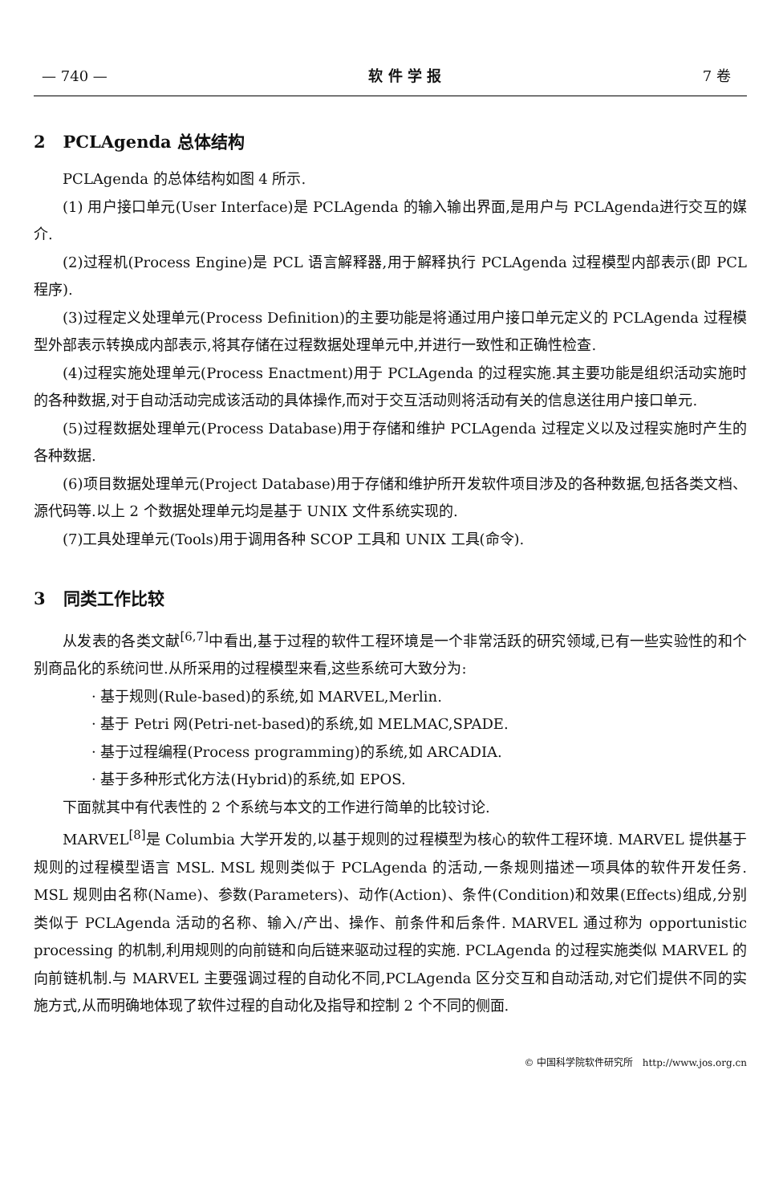— 740 — 软 件 学 报 7 卷
2 PCLAgenda 总体结构
PCLAgenda 的总体结构如图 4 所示.
(1) 用户接口单元(User Interface)是 PCLAgenda 的输入输出界面,是用户与 PCLAgenda进行交互的媒介.
(2)过程机(Process Engine)是 PCL 语言解释器,用于解释执行 PCLAgenda 过程模型内部表示(即 PCL 程序).
(3)过程定义处理单元(Process Definition)的主要功能是将通过用户接口单元定义的 PCLAgenda 过程模型外部表示转换成内部表示,将其存储在过程数据处理单元中,并进行一致性和正确性检查.
(4)过程实施处理单元(Process Enactment)用于 PCLAgenda 的过程实施.其主要功能是组织活动实施时的各种数据,对于自动活动完成该活动的具体操作,而对于交互活动则将活动有关的信息送往用户接口单元.
(5)过程数据处理单元(Process Database)用于存储和维护 PCLAgenda 过程定义以及过程实施时产生的各种数据.
(6)项目数据处理单元(Project Database)用于存储和维护所开发软件项目涉及的各种数据,包括各类文档、源代码等.以上 2 个数据处理单元均是基于 UNIX 文件系统实现的.
(7)工具处理单元(Tools)用于调用各种 SCOP 工具和 UNIX 工具(命令).
3 同类工作比较
从发表的各类文献<sup>[6,7]</sup>中看出,基于过程的软件工程环境是一个非常活跃的研究领域,已有一些实验性的和个别商品化的系统问世.从所采用的过程模型来看,这些系统可大致分为:
· 基于规则(Rule-based)的系统,如 MARVEL,Merlin.
· 基于 Petri 网(Petri-net-based)的系统,如 MELMAC,SPADE.
· 基于过程编程(Process programming)的系统,如 ARCADIA.
· 基于多种形式化方法(Hybrid)的系统,如 EPOS.
下面就其中有代表性的 2 个系统与本文的工作进行简单的比较讨论.
MARVEL<sup>[8]</sup>是 Columbia 大学开发的,以基于规则的过程模型为核心的软件工程环境. MARVEL 提供基于规则的过程模型语言 MSL. MSL 规则类似于 PCLAgenda 的活动,一条规则描述一项具体的软件开发任务. MSL 规则由名称(Name)、参数(Parameters)、动作(Action)、条件(Condition)和效果(Effects)组成,分别类似于 PCLAgenda 活动的名称、输入/产出、操作、前条件和后条件. MARVEL 通过称为 opportunistic processing 的机制,利用规则的向前链和向后链来驱动过程的实施. PCLAgenda 的过程实施类似 MARVEL 的向前链机制.与 MARVEL 主要强调过程的自动化不同,PCLAgenda 区分交互和自动活动,对它们提供不同的实施方式,从而明确地体现了软件过程的自动化及指导和控制 2 个不同的侧面.
© 中国科学院软件研究所 http://www.jos.org.cn